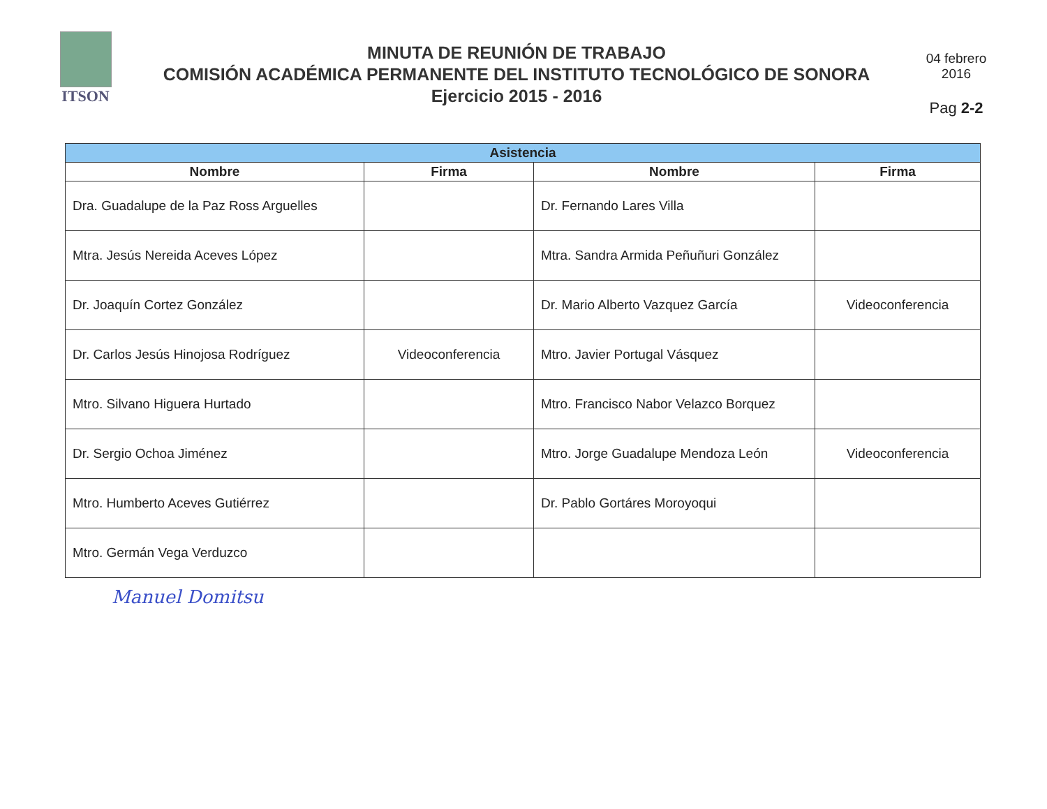ITSON
MINUTA DE REUNIÓN DE TRABAJO
COMISIÓN ACADÉMICA PERMANENTE DEL INSTITUTO TECNOLÓGICO DE SONORA
Ejercicio 2015 - 2016
04 febrero
2016
Pag 2-2
| Asistencia | | | |
| --- | --- | --- | --- |
| Nombre | Firma | Nombre | Firma |
| Dra. Guadalupe de la Paz Ross Arguelles | | Dr. Fernando Lares Villa | |
| Mtra. Jesús Nereida Aceves López | | Mtra. Sandra Armida Peñuñuri González | |
| Dr. Joaquín Cortez González | | Dr. Mario Alberto Vazquez García | Videoconferencia |
| Dr. Carlos Jesús Hinojosa Rodríguez | Videoconferencia | Mtro. Javier Portugal Vásquez | |
| Mtro. Silvano Higuera Hurtado | | Mtro. Francisco Nabor Velazco Borquez | |
| Dr. Sergio Ochoa Jiménez | | Mtro. Jorge Guadalupe Mendoza León | Videoconferencia |
| Mtro. Humberto Aceves Gutiérrez | | Dr. Pablo Gortáres Moroyoqui | |
| Mtro. Germán Vega Verduzco | | | |
Manuel Domitsu